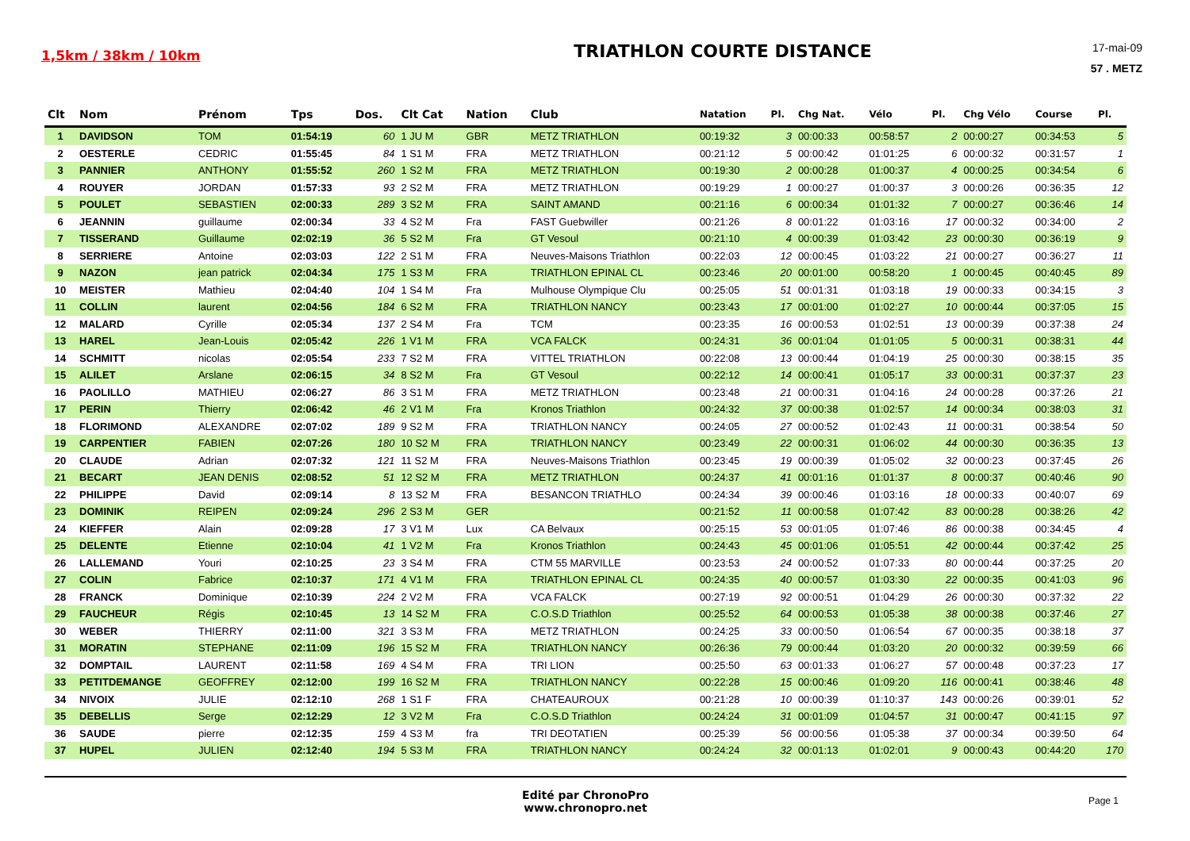1,5km / 38km / 10km
TRIATHLON COURTE DISTANCE
17-mai-09
57 . METZ
| Clt | Nom | Prénom | Tps | Dos. | Clt Cat | Nation | Club | Natation | Pl. | Chg Nat. | Vélo | Pl. | Chg Vélo | Course | Pl. |
| --- | --- | --- | --- | --- | --- | --- | --- | --- | --- | --- | --- | --- | --- | --- | --- |
| 1 | DAVIDSON | TOM | 01:54:19 | 60 | 1 JU M | GBR | METZ TRIATHLON | 00:19:32 | 3 | 00:00:33 | 00:58:57 | 2 | 00:00:27 | 00:34:53 | 5 |
| 2 | OESTERLE | CEDRIC | 01:55:45 | 84 | 1 S1 M | FRA | METZ TRIATHLON | 00:21:12 | 5 | 00:00:42 | 01:01:25 | 6 | 00:00:32 | 00:31:57 | 1 |
| 3 | PANNIER | ANTHONY | 01:55:52 | 260 | 1 S2 M | FRA | METZ TRIATHLON | 00:19:30 | 2 | 00:00:28 | 01:00:37 | 4 | 00:00:25 | 00:34:54 | 6 |
| 4 | ROUYER | JORDAN | 01:57:33 | 93 | 2 S2 M | FRA | METZ TRIATHLON | 00:19:29 | 1 | 00:00:27 | 01:00:37 | 3 | 00:00:26 | 00:36:35 | 12 |
| 5 | POULET | SEBASTIEN | 02:00:33 | 289 | 3 S2 M | FRA | SAINT AMAND | 00:21:16 | 6 | 00:00:34 | 01:01:32 | 7 | 00:00:27 | 00:36:46 | 14 |
| 6 | JEANNIN | guillaume | 02:00:34 | 33 | 4 S2 M | Fra | FAST Guebwiller | 00:21:26 | 8 | 00:01:22 | 01:03:16 | 17 | 00:00:32 | 00:34:00 | 2 |
| 7 | TISSERAND | Guillaume | 02:02:19 | 36 | 5 S2 M | Fra | GT Vesoul | 00:21:10 | 4 | 00:00:39 | 01:03:42 | 23 | 00:00:30 | 00:36:19 | 9 |
| 8 | SERRIERE | Antoine | 02:03:03 | 122 | 2 S1 M | FRA | Neuves-Maisons Triathlon | 00:22:03 | 12 | 00:00:45 | 01:03:22 | 21 | 00:00:27 | 00:36:27 | 11 |
| 9 | NAZON | jean patrick | 02:04:34 | 175 | 1 S3 M | FRA | TRIATHLON EPINAL CL | 00:23:46 | 20 | 00:01:00 | 00:58:20 | 1 | 00:00:45 | 00:40:45 | 89 |
| 10 | MEISTER | Mathieu | 02:04:40 | 104 | 1 S4 M | Fra | Mulhouse Olympique Clu | 00:25:05 | 51 | 00:01:31 | 01:03:18 | 19 | 00:00:33 | 00:34:15 | 3 |
| 11 | COLLIN | laurent | 02:04:56 | 184 | 6 S2 M | FRA | TRIATHLON NANCY | 00:23:43 | 17 | 00:01:00 | 01:02:27 | 10 | 00:00:44 | 00:37:05 | 15 |
| 12 | MALARD | Cyrille | 02:05:34 | 137 | 2 S4 M | Fra | TCM | 00:23:35 | 16 | 00:00:53 | 01:02:51 | 13 | 00:00:39 | 00:37:38 | 24 |
| 13 | HAREL | Jean-Louis | 02:05:42 | 226 | 1 V1 M | FRA | VCA FALCK | 00:24:31 | 36 | 00:01:04 | 01:01:05 | 5 | 00:00:31 | 00:38:31 | 44 |
| 14 | SCHMITT | nicolas | 02:05:54 | 233 | 7 S2 M | FRA | VITTEL TRIATHLON | 00:22:08 | 13 | 00:00:44 | 01:04:19 | 25 | 00:00:30 | 00:38:15 | 35 |
| 15 | ALILET | Arslane | 02:06:15 | 34 | 8 S2 M | Fra | GT Vesoul | 00:22:12 | 14 | 00:00:41 | 01:05:17 | 33 | 00:00:31 | 00:37:37 | 23 |
| 16 | PAOLILLO | MATHIEU | 02:06:27 | 86 | 3 S1 M | FRA | METZ TRIATHLON | 00:23:48 | 21 | 00:00:31 | 01:04:16 | 24 | 00:00:28 | 00:37:26 | 21 |
| 17 | PERIN | Thierry | 02:06:42 | 46 | 2 V1 M | Fra | Kronos Triathlon | 00:24:32 | 37 | 00:00:38 | 01:02:57 | 14 | 00:00:34 | 00:38:03 | 31 |
| 18 | FLORIMOND | ALEXANDRE | 02:07:02 | 189 | 9 S2 M | FRA | TRIATHLON NANCY | 00:24:05 | 27 | 00:00:52 | 01:02:43 | 11 | 00:00:31 | 00:38:54 | 50 |
| 19 | CARPENTIER | FABIEN | 02:07:26 | 180 | 10 S2 M | FRA | TRIATHLON NANCY | 00:23:49 | 22 | 00:00:31 | 01:06:02 | 44 | 00:00:30 | 00:36:35 | 13 |
| 20 | CLAUDE | Adrian | 02:07:32 | 121 | 11 S2 M | FRA | Neuves-Maisons Triathlon | 00:23:45 | 19 | 00:00:39 | 01:05:02 | 32 | 00:00:23 | 00:37:45 | 26 |
| 21 | BECART | JEAN DENIS | 02:08:52 | 51 | 12 S2 M | FRA | METZ TRIATHLON | 00:24:37 | 41 | 00:01:16 | 01:01:37 | 8 | 00:00:37 | 00:40:46 | 90 |
| 22 | PHILIPPE | David | 02:09:14 | 8 | 13 S2 M | FRA | BESANCON TRIATHLO | 00:24:34 | 39 | 00:00:46 | 01:03:16 | 18 | 00:00:33 | 00:40:07 | 69 |
| 23 | DOMINIK | REIPEN | 02:09:24 | 296 | 2 S3 M | GER | | 00:21:52 | 11 | 00:00:58 | 01:07:42 | 83 | 00:00:28 | 00:38:26 | 42 |
| 24 | KIEFFER | Alain | 02:09:28 | 17 | 3 V1 M | Lux | CA Belvaux | 00:25:15 | 53 | 00:01:05 | 01:07:46 | 86 | 00:00:38 | 00:34:45 | 4 |
| 25 | DELENTE | Etienne | 02:10:04 | 41 | 1 V2 M | Fra | Kronos Triathlon | 00:24:43 | 45 | 00:01:06 | 01:05:51 | 42 | 00:00:44 | 00:37:42 | 25 |
| 26 | LALLEMAND | Youri | 02:10:25 | 23 | 3 S4 M | FRA | CTM 55 MARVILLE | 00:23:53 | 24 | 00:00:52 | 01:07:33 | 80 | 00:00:44 | 00:37:25 | 20 |
| 27 | COLIN | Fabrice | 02:10:37 | 171 | 4 V1 M | FRA | TRIATHLON EPINAL CL | 00:24:35 | 40 | 00:00:57 | 01:03:30 | 22 | 00:00:35 | 00:41:03 | 96 |
| 28 | FRANCK | Dominique | 02:10:39 | 224 | 2 V2 M | FRA | VCA FALCK | 00:27:19 | 92 | 00:00:51 | 01:04:29 | 26 | 00:00:30 | 00:37:32 | 22 |
| 29 | FAUCHEUR | Régis | 02:10:45 | 13 | 14 S2 M | FRA | C.O.S.D Triathlon | 00:25:52 | 64 | 00:00:53 | 01:05:38 | 38 | 00:00:38 | 00:37:46 | 27 |
| 30 | WEBER | THIERRY | 02:11:00 | 321 | 3 S3 M | FRA | METZ TRIATHLON | 00:24:25 | 33 | 00:00:50 | 01:06:54 | 67 | 00:00:35 | 00:38:18 | 37 |
| 31 | MORATIN | STEPHANE | 02:11:09 | 196 | 15 S2 M | FRA | TRIATHLON NANCY | 00:26:36 | 79 | 00:00:44 | 01:03:20 | 20 | 00:00:32 | 00:39:59 | 66 |
| 32 | DOMPTAIL | LAURENT | 02:11:58 | 169 | 4 S4 M | FRA | TRI LION | 00:25:50 | 63 | 00:01:33 | 01:06:27 | 57 | 00:00:48 | 00:37:23 | 17 |
| 33 | PETITDEMANGE | GEOFFREY | 02:12:00 | 199 | 16 S2 M | FRA | TRIATHLON NANCY | 00:22:28 | 15 | 00:00:46 | 01:09:20 | 116 | 00:00:41 | 00:38:46 | 48 |
| 34 | NIVOIX | JULIE | 02:12:10 | 268 | 1 S1 F | FRA | CHATEAUROUX | 00:21:28 | 10 | 00:00:39 | 01:10:37 | 143 | 00:00:26 | 00:39:01 | 52 |
| 35 | DEBELLIS | Serge | 02:12:29 | 12 | 3 V2 M | Fra | C.O.S.D Triathlon | 00:24:24 | 31 | 00:01:09 | 01:04:57 | 31 | 00:00:47 | 00:41:15 | 97 |
| 36 | SAUDE | pierre | 02:12:35 | 159 | 4 S3 M | fra | TRI DEOTATIEN | 00:25:39 | 56 | 00:00:56 | 01:05:38 | 37 | 00:00:34 | 00:39:50 | 64 |
| 37 | HUPEL | JULIEN | 02:12:40 | 194 | 5 S3 M | FRA | TRIATHLON NANCY | 00:24:24 | 32 | 00:01:13 | 01:02:01 | 9 | 00:00:43 | 00:44:20 | 170 |
Edité par ChronoPro
www.chronopro.net
Page 1